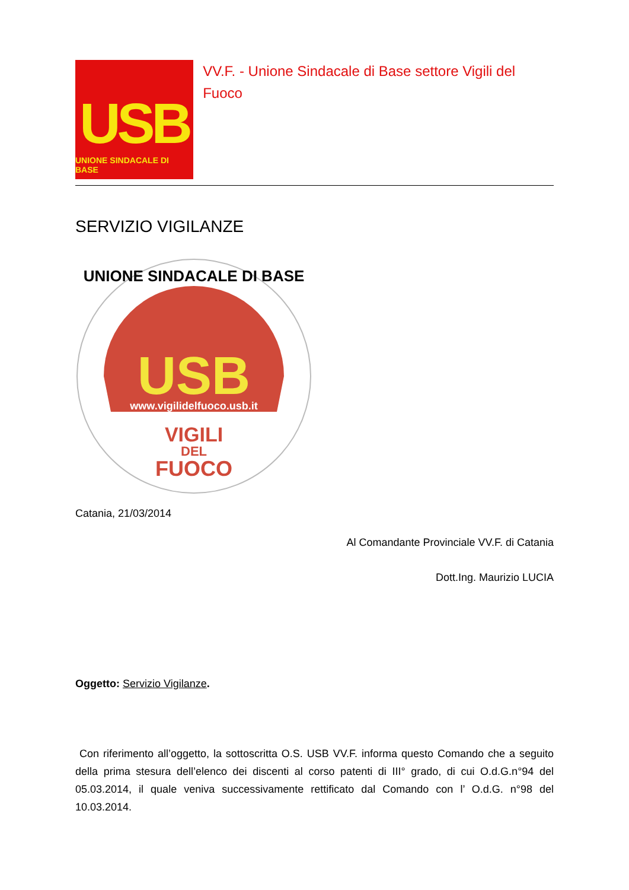USB
UNIONE SINDACALE DI BASE
VV.F. - Unione Sindacale di Base settore Vigili del Fuoco
SERVIZIO VIGILANZE
USB
www.vigilidelfuoco.usb.it
VIGILI
DEL
FUOCO
UNIONE SINDACALE DI BASE
Catania, 21/03/2014
Al Comandante Provinciale VV.F. di Catania
Dott.Ing. Maurizio LUCIA
Oggetto: Servizio Vigilanze.
Con riferimento all’oggetto, la sottoscritta O.S. USB VV.F. informa questo Comando che a seguito della prima stesura dell’elenco dei discenti al corso patenti di III° grado, di cui O.d.G.n°94 del 05.03.2014, il quale veniva successivamente rettificato dal Comando con l’ O.d.G. n°98 del 10.03.2014.